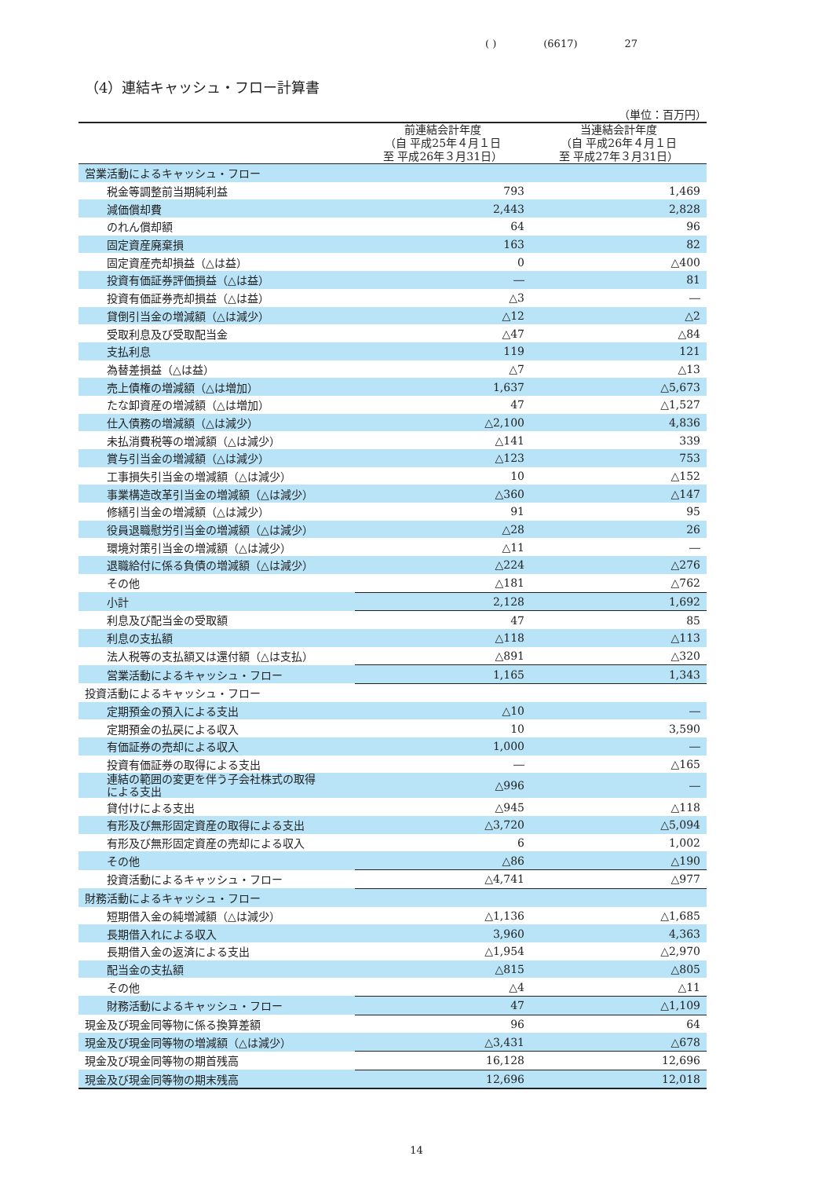( ) (6617) 27
（4）連結キャッシュ・フロー計算書
（単位：百万円）
| | 前連結会計年度 （自 平成25年４月１日 至 平成26年３月31日） | 当連結会計年度 （自 平成26年４月１日 至 平成27年３月31日） |
| --- | --- | --- |
| 営業活動によるキャッシュ・フロー | | |
| 税金等調整前当期純利益 | 793 | 1,469 |
| 減価償却費 | 2,443 | 2,828 |
| のれん償却額 | 64 | 96 |
| 固定資産廃棄損 | 163 | 82 |
| 固定資産売却損益（△は益） | 0 | △400 |
| 投資有価証券評価損益（△は益） | ― | 81 |
| 投資有価証券売却損益（△は益） | △3 | ― |
| 貸倒引当金の増減額（△は減少） | △12 | △2 |
| 受取利息及び受取配当金 | △47 | △84 |
| 支払利息 | 119 | 121 |
| 為替差損益（△は益） | △7 | △13 |
| 売上債権の増減額（△は増加） | 1,637 | △5,673 |
| たな卸資産の増減額（△は増加） | 47 | △1,527 |
| 仕入債務の増減額（△は減少） | △2,100 | 4,836 |
| 未払消費税等の増減額（△は減少） | △141 | 339 |
| 賞与引当金の増減額（△は減少） | △123 | 753 |
| 工事損失引当金の増減額（△は減少） | 10 | △152 |
| 事業構造改革引当金の増減額（△は減少） | △360 | △147 |
| 修繕引当金の増減額（△は減少） | 91 | 95 |
| 役員退職慰労引当金の増減額（△は減少） | △28 | 26 |
| 環境対策引当金の増減額（△は減少） | △11 | ― |
| 退職給付に係る負債の増減額（△は減少） | △224 | △276 |
| その他 | △181 | △762 |
| 小計 | 2,128 | 1,692 |
| 利息及び配当金の受取額 | 47 | 85 |
| 利息の支払額 | △118 | △113 |
| 法人税等の支払額又は還付額（△は支払） | △891 | △320 |
| 営業活動によるキャッシュ・フロー | 1,165 | 1,343 |
| 投資活動によるキャッシュ・フロー | | |
| 定期預金の預入による支出 | △10 | ― |
| 定期預金の払戻による収入 | 10 | 3,590 |
| 有価証券の売却による収入 | 1,000 | ― |
| 投資有価証券の取得による支出 | ― | △165 |
| 連結の範囲の変更を伴う子会社株式の取得 による支出 | △996 | ― |
| 貸付けによる支出 | △945 | △118 |
| 有形及び無形固定資産の取得による支出 | △3,720 | △5,094 |
| 有形及び無形固定資産の売却による収入 | 6 | 1,002 |
| その他 | △86 | △190 |
| 投資活動によるキャッシュ・フロー | △4,741 | △977 |
| 財務活動によるキャッシュ・フロー | | |
| 短期借入金の純増減額（△は減少） | △1,136 | △1,685 |
| 長期借入れによる収入 | 3,960 | 4,363 |
| 長期借入金の返済による支出 | △1,954 | △2,970 |
| 配当金の支払額 | △815 | △805 |
| その他 | △4 | △11 |
| 財務活動によるキャッシュ・フロー | 47 | △1,109 |
| 現金及び現金同等物に係る換算差額 | 96 | 64 |
| 現金及び現金同等物の増減額（△は減少） | △3,431 | △678 |
| 現金及び現金同等物の期首残高 | 16,128 | 12,696 |
| 現金及び現金同等物の期末残高 | 12,696 | 12,018 |
14